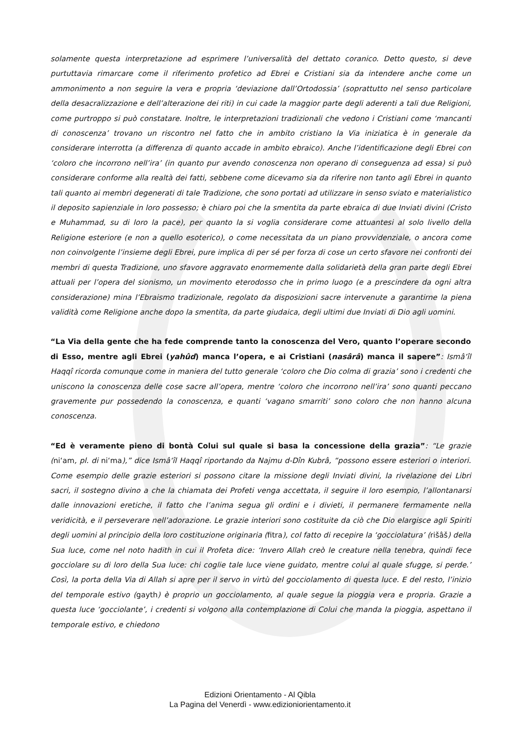solamente questa interpretazione ad esprimere l’universalità del dettato coranico. Detto questo, si deve purtuttavia rimarcare come il riferimento profetico ad Ebrei e Cristiani sia da intendere anche come un ammonimento a non seguire la vera e propria ‘deviazione dall’Ortodossia’ (soprattutto nel senso particolare della desacralizzazione e dell’alterazione dei riti) in cui cade la maggior parte degli aderenti a tali due Religioni, come purtroppo si può constatare. Inoltre, le interpretazioni tradizionali che vedono i Cristiani come ‘mancanti di conoscenza’ trovano un riscontro nel fatto che in ambito cristiano la Via iniziatica è in generale da considerare interrotta (a differenza di quanto accade in ambito ebraico). Anche l’identificazione degli Ebrei con ‘coloro che incorrono nell’ira’ (in quanto pur avendo conoscenza non operano di conseguenza ad essa) si può considerare conforme alla realtà dei fatti, sebbene come dicevamo sia da riferire non tanto agli Ebrei in quanto tali quanto ai membri degenerati di tale Tradizione, che sono portati ad utilizzare in senso sviato e materialistico il deposito sapienziale in loro possesso; è chiaro poi che la smentita da parte ebraica di due Inviati divini (Cristo e Muhammad, su di loro la pace), per quanto la si voglia considerare come attuantesi al solo livello della Religione esteriore (e non a quello esoterico), o come necessitata da un piano provvidenziale, o ancora come non coinvolgente l’insieme degli Ebrei, pure implica di per sé per forza di cose un certo sfavore nei confronti dei membri di questa Tradizione, uno sfavore aggravato enormemente dalla solidarietà della gran parte degli Ebrei attuali per l’opera del sionismo, un movimento eterodosso che in primo luogo (e a prescindere da ogni altra considerazione) mina l’Ebraismo tradizionale, regolato da disposizioni sacre intervenute a garantirne la piena validità come Religione anche dopo la smentita, da parte giudaica, degli ultimi due Inviati di Dio agli uomini.
“La Via della gente che ha fede comprende tanto la conoscenza del Vero, quanto l’operare secondo di Esso, mentre agli Ebrei (yahûd) manca l’opera, e ai Cristiani (nasârâ) manca il sapere”: Ismâ‘îl Haqqî ricorda comunque come in maniera del tutto generale ‘coloro che Dio colma di grazia’ sono i credenti che uniscono la conoscenza delle cose sacre all’opera, mentre ‘coloro che incorrono nell’ira’ sono quanti peccano gravemente pur possedendo la conoscenza, e quanti ‘vagano smarriti’ sono coloro che non hanno alcuna conoscenza.
“Ed è veramente pieno di bontà Colui sul quale si basa la concessione della grazia”: “Le grazie (ni‘am, pl. di ni‘ma),” dice Ismâ‘îl Haqqî riportando da Najmu d-Dîn Kubrâ, “possono essere esteriori o interiori. Come esempio delle grazie esteriori si possono citare la missione degli Inviati divini, la rivelazione dei Libri sacri, il sostegno divino a che la chiamata dei Profeti venga accettata, il seguire il loro esempio, l’allontanarsi dalle innovazioni eretiche, il fatto che l’anima segua gli ordini e i divieti, il permanere fermamente nella veridicità, e il perseverare nell’adorazione. Le grazie interiori sono costituite da ciò che Dio elargisce agli Spiriti degli uomini al principio della loro costituzione originaria (fitra), col fatto di recepire la ‘gocciolatura’ (rišâš) della Sua luce, come nel noto hadith in cui il Profeta dice: ‘Invero Allah creò le creature nella tenebra, quindi fece gocciolare su di loro della Sua luce: chi coglie tale luce viene guidato, mentre colui al quale sfugge, si perde.’ Così, la porta della Via di Allah si apre per il servo in virtù del gocciolamento di questa luce. E del resto, l’inizio del temporale estivo (gayth) è proprio un gocciolamento, al quale segue la pioggia vera e propria. Grazie a questa luce ‘gocciolante’, i credenti si volgono alla contemplazione di Colui che manda la pioggia, aspettano il temporale estivo, e chiedono
Edizioni Orientamento - Al Qibla
La Pagina del Venerdì - www.edizioniorientamento.it